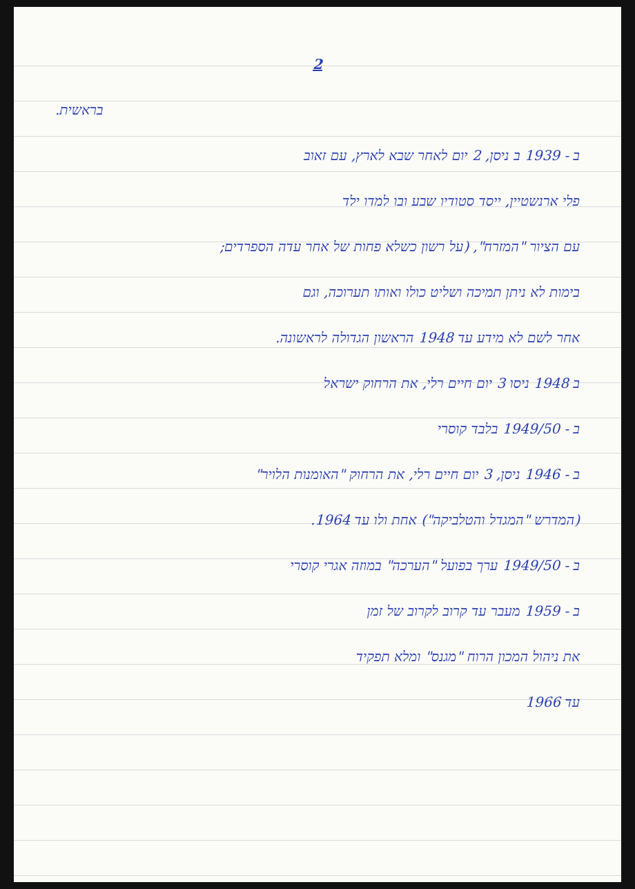2
בראשית.
ב - 1939 ב ניסן, 2 יום לאחר שבא לארץ, עם זאוב
פלי ארנשטיין, ייסד סטודיו שבע ובו למדו ילד
עם הציור "המזרח", (על רשון כשלא פחות של אחר עדה הספרדים;
בימות לא ניתן תמיכה ושליט כולו ואותו תערוכה, וגם
אחר לשם לא מידע עד 1948 הראשון הגדולה לראשונה.
ב 1948 ניסו 3 יום חיים רלי, את הרחוק ישראל
ב - 1949/50 בלבד קוסרי
ב - 1946 ניסן, 3 יום חיים רלי, את הרחוק "האומנות הלויר"
(המדרש "המגדל והטלביקה") אחת ולו עד 1964.
ב - 1949/50 ערך בפועל "הערכה" במוזה אגרי קוסרי
ב - 1959 מעבר עד קרוב לקרוב של זמן
את ניהול המכון הרוח "מגנס" ומלא תפקיד
עד 1966